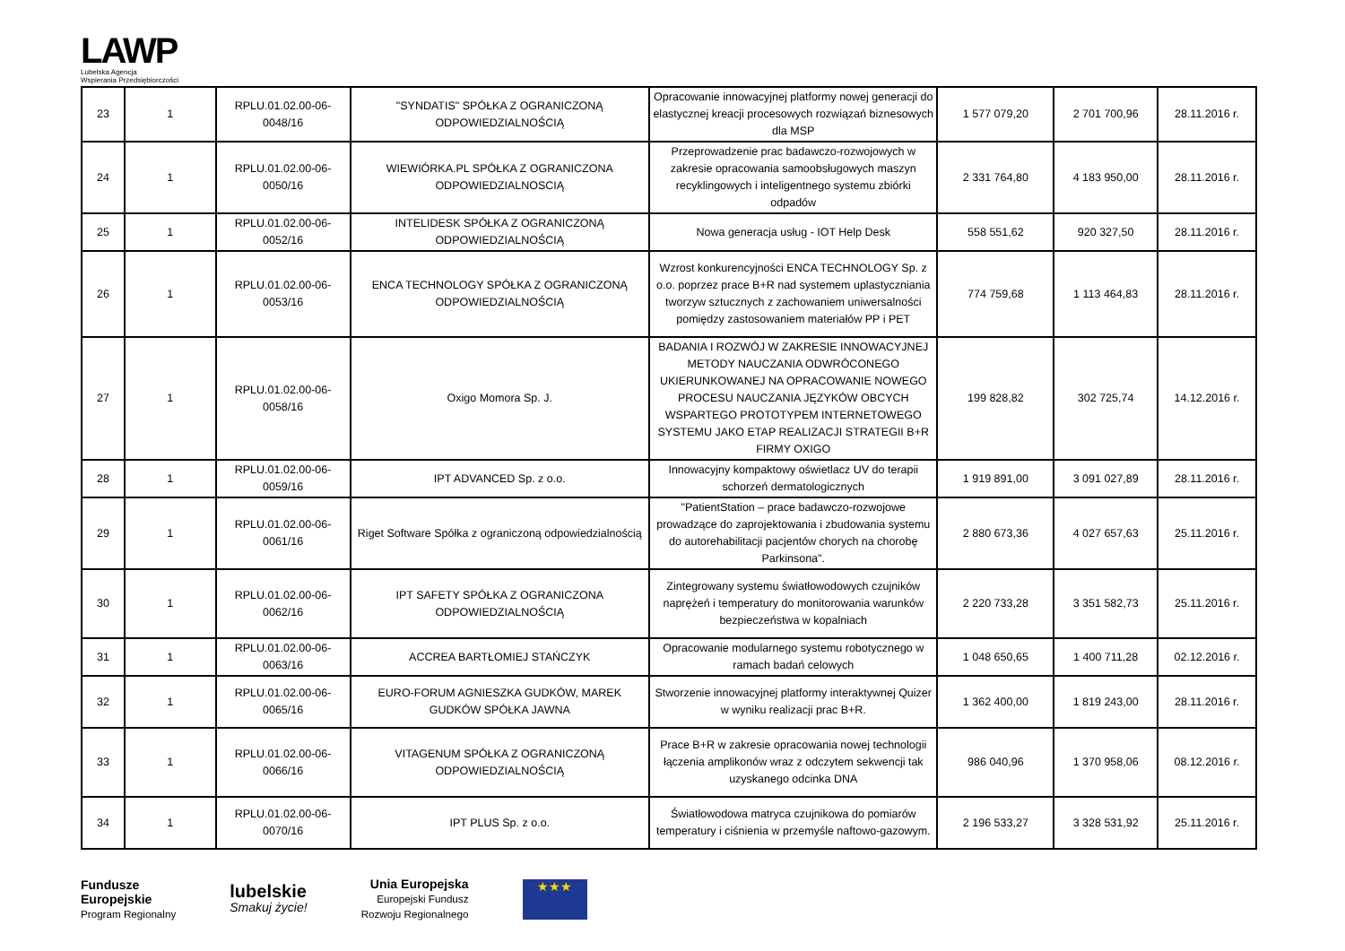LAWP
Lubelska Agencja
Wspierania Przedsiębiorczości
| 23 | 1 | RPLU.01.02.00-06-0048/16 | "SYNDATIS" SPÓŁKA Z OGRANICZONĄ ODPOWIEDZIALNOŚCIĄ | Opracowanie innowacyjnej platformy nowej generacji do elastycznej kreacji procesowych rozwiązań biznesowych dla MSP | 1 577 079,20 | 2 701 700,96 | 28.11.2016 r. |
| 24 | 1 | RPLU.01.02.00-06-0050/16 | WIEWIÓRKA.PL SPÓŁKA Z OGRANICZONA ODPOWIEDZIALNOSCIĄ | Przeprowadzenie prac badawczo-rozwojowych w zakresie opracowania samoobsługowych maszyn recyklingowych i inteligentnego systemu zbiórki odpadów | 2 331 764,80 | 4 183 950,00 | 28.11.2016 r. |
| 25 | 1 | RPLU.01.02.00-06-0052/16 | INTELIDESK SPÓŁKA Z OGRANICZONĄ ODPOWIEDZIALNOŚCIĄ | Nowa generacja usług - IOT Help Desk | 558 551,62 | 920 327,50 | 28.11.2016 r. |
| 26 | 1 | RPLU.01.02.00-06-0053/16 | ENCA TECHNOLOGY SPÓŁKA Z OGRANICZONĄ ODPOWIEDZIALNOŚCIĄ | Wzrost konkurencyjności ENCA TECHNOLOGY Sp. z o.o. poprzez prace B+R nad systemem uplastyczniania tworzyw sztucznych z zachowaniem uniwersalności pomiędzy zastosowaniem materiałów PP i PET | 774 759,68 | 1 113 464,83 | 28.11.2016 r. |
| 27 | 1 | RPLU.01.02.00-06-0058/16 | Oxigo Momora Sp. J. | BADANIA I ROZWÓJ W ZAKRESIE INNOWACYJNEJ METODY NAUCZANIA ODWRÓCONEGO UKIERUNKOWANEJ NA OPRACOWANIE NOWEGO PROCESU NAUCZANIA JĘZYKÓW OBCYCH WSPARTEGO PROTOTYPEM INTERNETOWEGO SYSTEMU JAKO ETAP REALIZACJI STRATEGII B+R FIRMY OXIGO | 199 828,82 | 302 725,74 | 14.12.2016 r. |
| 28 | 1 | RPLU.01.02.00-06-0059/16 | IPT ADVANCED Sp. z o.o. | Innowacyjny kompaktowy oświetlacz UV do terapii schorzeń dermatologicznych | 1 919 891,00 | 3 091 027,89 | 28.11.2016 r. |
| 29 | 1 | RPLU.01.02.00-06-0061/16 | Riget Software Spółka z ograniczoną odpowiedzialnością | "PatientStation – prace badawczo-rozwojowe prowadzące do zaprojektowania i zbudowania systemu do autorehabilitacji pacjentów chorych na chorobę Parkinsona". | 2 880 673,36 | 4 027 657,63 | 25.11.2016 r. |
| 30 | 1 | RPLU.01.02.00-06-0062/16 | IPT SAFETY SPÓŁKA Z OGRANICZONA ODPOWIEDZIALNOŚCIĄ | Zintegrowany systemu światłowodowych czujników naprężeń i temperatury do monitorowania warunków bezpieczeństwa w kopalniach | 2 220 733,28 | 3 351 582,73 | 25.11.2016 r. |
| 31 | 1 | RPLU.01.02.00-06-0063/16 | ACCREA BARTŁOMIEJ STAŃCZYK | Opracowanie modularnego systemu robotycznego w ramach badań celowych | 1 048 650,65 | 1 400 711,28 | 02.12.2016 r. |
| 32 | 1 | RPLU.01.02.00-06-0065/16 | EURO-FORUM AGNIESZKA GUDKÓW, MAREK GUDKÓW SPÓŁKA JAWNA | Stworzenie innowacyjnej platformy interaktywnej Quizer w wyniku realizacji prac B+R. | 1 362 400,00 | 1 819 243,00 | 28.11.2016 r. |
| 33 | 1 | RPLU.01.02.00-06-0066/16 | VITAGENUM SPÓŁKA Z OGRANICZONĄ ODPOWIEDZIALNOŚCIĄ | Prace B+R w zakresie opracowania nowej technologii łączenia amplikonów wraz z odczytem sekwencji tak uzyskanego odcinka DNA | 986 040,96 | 1 370 958,06 | 08.12.2016 r. |
| 34 | 1 | RPLU.01.02.00-06-0070/16 | IPT PLUS Sp. z o.o. | Światłowodowa matryca czujnikowa do pomiarów temperatury i ciśnienia w przemyśle naftowo-gazowym. | 2 196 533,27 | 3 328 531,92 | 25.11.2016 r. |
Fundusze
Europejskie
Program Regionalny
lubelskie
Smakuj życie!
Unia Europejska
Europejski Fundusz
Rozwoju Regionalnego
★★★